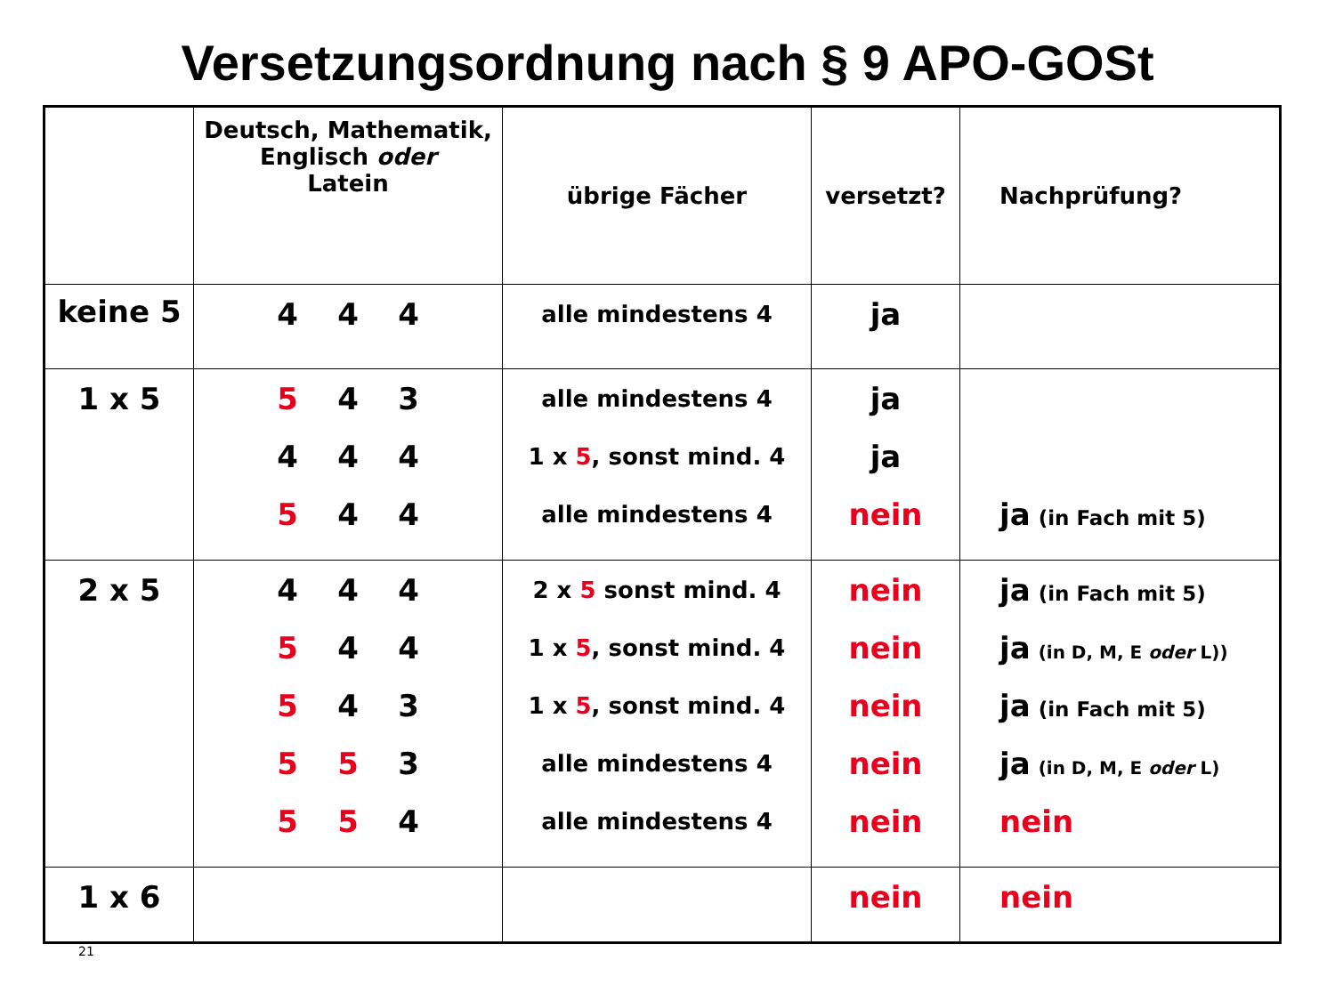Versetzungsordnung nach § 9 APO-GOSt
| | Deutsch, Mathematik, Englisch oder Latein | übrige Fächer | versetzt? | Nachprüfung? |
| --- | --- | --- | --- | --- |
| keine 5 | 4 4 4 | alle mindestens 4 | ja | |
| 1 x 5 | 5 4 3 4 4 4 5 4 4 | alle mindestens 4 1 x 5 , sonst mind. 4 alle mindestens 4 | ja ja nein | ja (in Fach mit 5) |
| 2 x 5 | 4 4 4 5 4 4 5 4 3 5 5 3 5 5 4 | 2 x 5 sonst mind. 4 1 x 5 , sonst mind. 4 1 x 5 , sonst mind. 4 alle mindestens 4 alle mindestens 4 | nein nein nein nein nein | ja (in Fach mit 5) ja (in D, M, E oder L)) ja (in Fach mit 5) ja (in D, M, E oder L) nein |
| 1 x 6 | | | nein | nein |
21